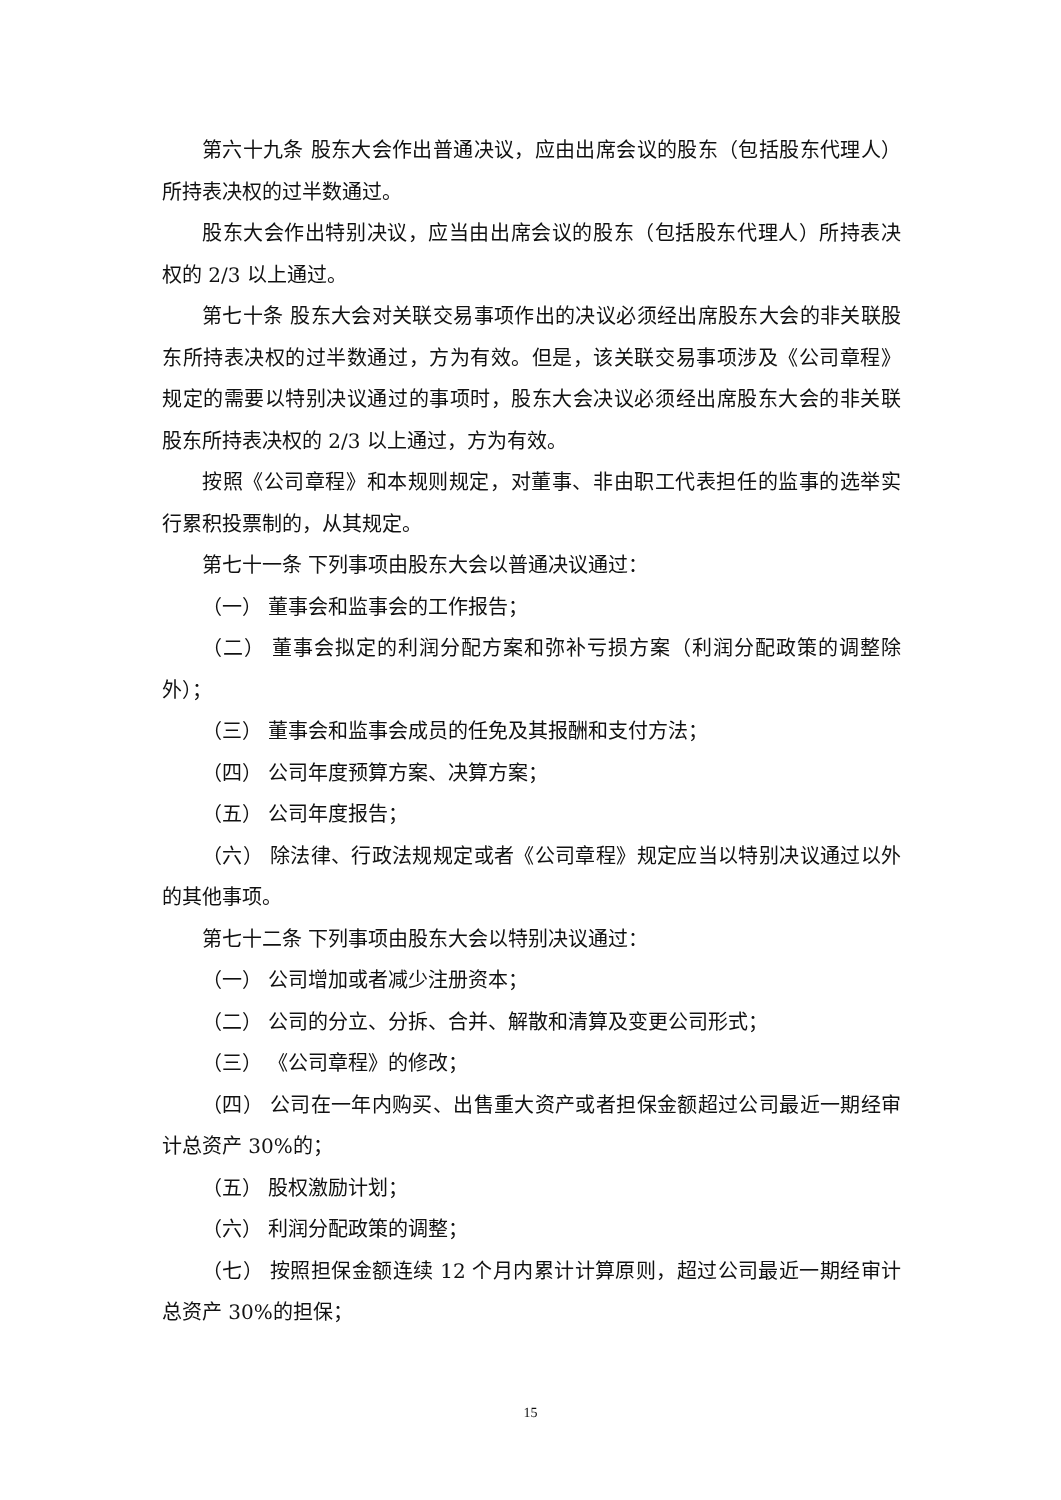第六十九条 股东大会作出普通决议，应由出席会议的股东（包括股东代理人）所持表决权的过半数通过。
股东大会作出特别决议，应当由出席会议的股东（包括股东代理人）所持表决权的 2/3 以上通过。
第七十条 股东大会对关联交易事项作出的决议必须经出席股东大会的非关联股东所持表决权的过半数通过，方为有效。但是，该关联交易事项涉及《公司章程》规定的需要以特别决议通过的事项时，股东大会决议必须经出席股东大会的非关联股东所持表决权的 2/3 以上通过，方为有效。
按照《公司章程》和本规则规定，对董事、非由职工代表担任的监事的选举实行累积投票制的，从其规定。
第七十一条 下列事项由股东大会以普通决议通过：
（一） 董事会和监事会的工作报告；
（二） 董事会拟定的利润分配方案和弥补亏损方案（利润分配政策的调整除外）；
（三） 董事会和监事会成员的任免及其报酬和支付方法；
（四） 公司年度预算方案、决算方案；
（五） 公司年度报告；
（六） 除法律、行政法规规定或者《公司章程》规定应当以特别决议通过以外的其他事项。
第七十二条 下列事项由股东大会以特别决议通过：
（一） 公司增加或者减少注册资本；
（二） 公司的分立、分拆、合并、解散和清算及变更公司形式；
（三） 《公司章程》的修改；
（四） 公司在一年内购买、出售重大资产或者担保金额超过公司最近一期经审计总资产 30%的；
（五） 股权激励计划；
（六） 利润分配政策的调整；
（七） 按照担保金额连续 12 个月内累计计算原则，超过公司最近一期经审计总资产 30%的担保；
15